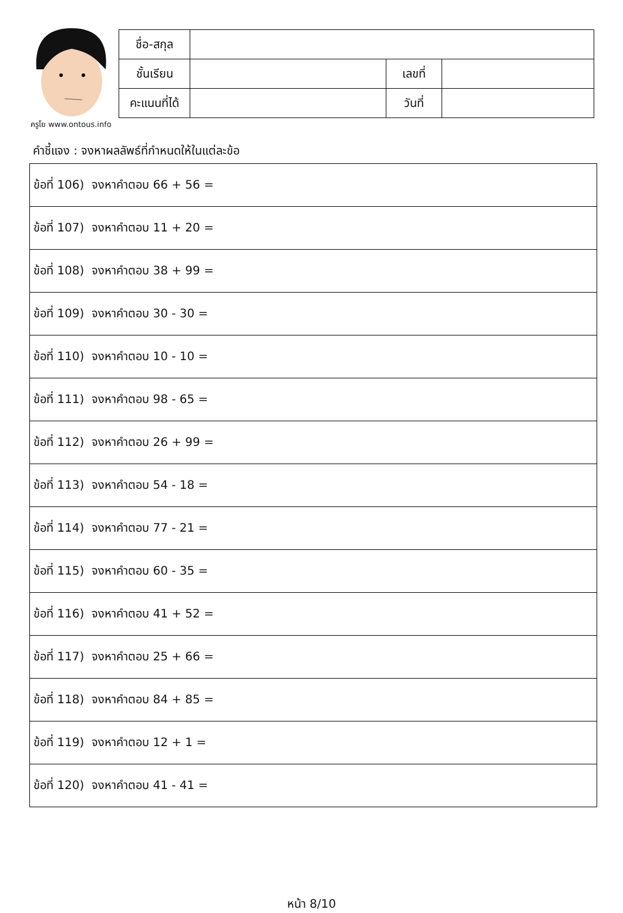ครูโย www.ontous.info
| ชื่อ-สกุล | | | |
| ชั้นเรียน | | เลขที่ | |
| คะแนนที่ได้ | | วันที่ | |
คำชี้แจง : จงหาผลลัพธ์ที่กำหนดให้ในแต่ละข้อ
| ข้อที่ 106) จงหาคำตอบ 66 + 56 = |
| ข้อที่ 107) จงหาคำตอบ 11 + 20 = |
| ข้อที่ 108) จงหาคำตอบ 38 + 99 = |
| ข้อที่ 109) จงหาคำตอบ 30 - 30 = |
| ข้อที่ 110) จงหาคำตอบ 10 - 10 = |
| ข้อที่ 111) จงหาคำตอบ 98 - 65 = |
| ข้อที่ 112) จงหาคำตอบ 26 + 99 = |
| ข้อที่ 113) จงหาคำตอบ 54 - 18 = |
| ข้อที่ 114) จงหาคำตอบ 77 - 21 = |
| ข้อที่ 115) จงหาคำตอบ 60 - 35 = |
| ข้อที่ 116) จงหาคำตอบ 41 + 52 = |
| ข้อที่ 117) จงหาคำตอบ 25 + 66 = |
| ข้อที่ 118) จงหาคำตอบ 84 + 85 = |
| ข้อที่ 119) จงหาคำตอบ 12 + 1 = |
| ข้อที่ 120) จงหาคำตอบ 41 - 41 = |
หน้า 8/10